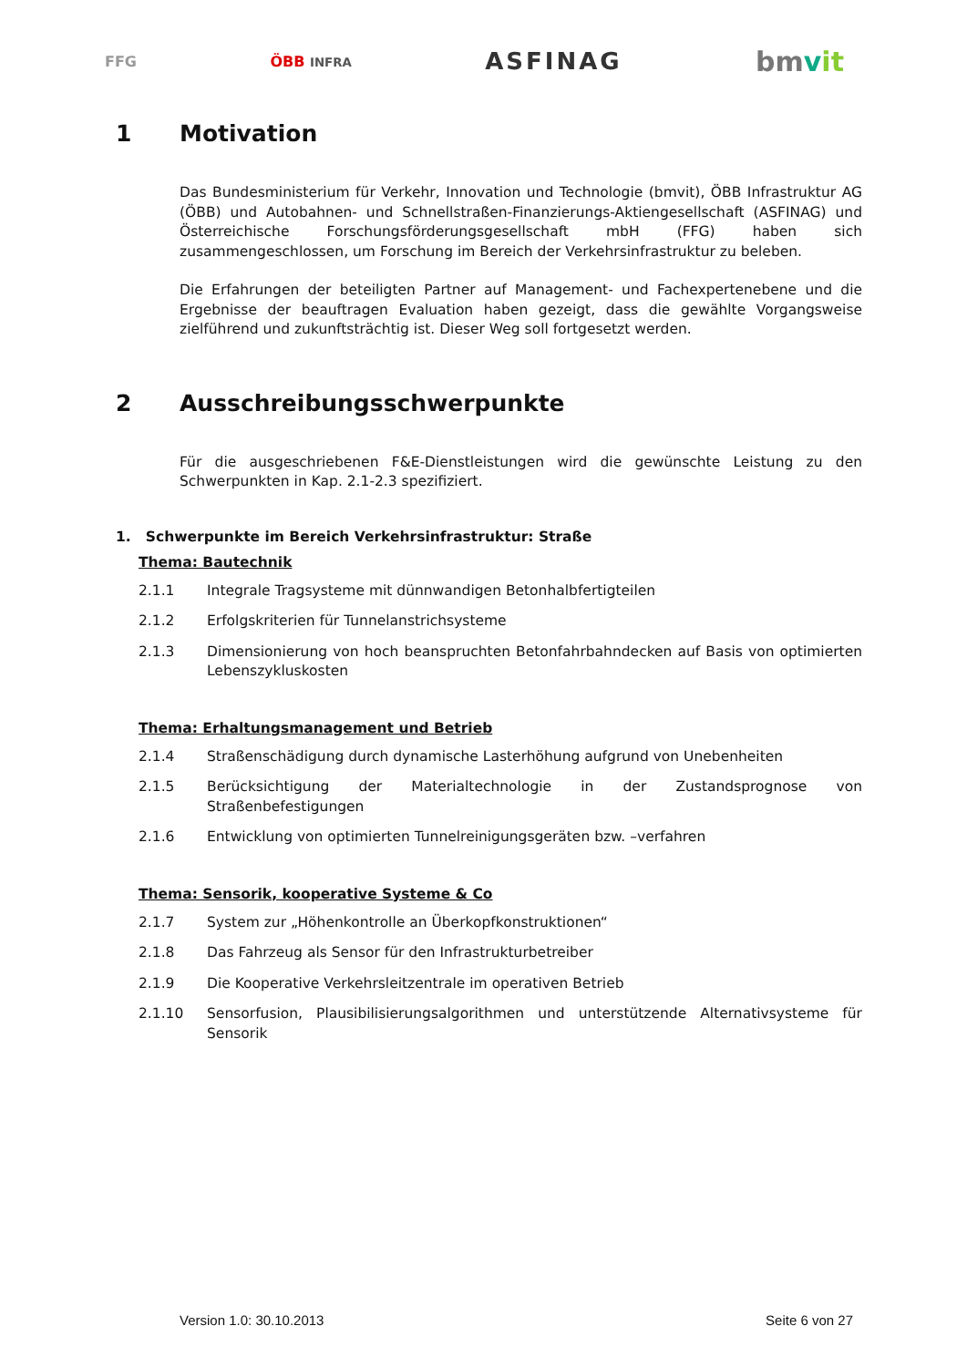FFG ÖBB INFRA ASFINAG bmvit
1 Motivation
Das Bundesministerium für Verkehr, Innovation und Technologie (bmvit), ÖBB Infrastruktur AG (ÖBB) und Autobahnen- und Schnellstraßen-Finanzierungs-Aktiengesellschaft (ASFINAG) und Österreichische Forschungsförderungsgesellschaft mbH (FFG) haben sich zusammengeschlossen, um Forschung im Bereich der Verkehrsinfrastruktur zu beleben.
Die Erfahrungen der beteiligten Partner auf Management- und Fachexpertenebene und die Ergebnisse der beauftragen Evaluation haben gezeigt, dass die gewählte Vorgangsweise zielführend und zukunftsträchtig ist. Dieser Weg soll fortgesetzt werden.
2 Ausschreibungsschwerpunkte
Für die ausgeschriebenen F&E-Dienstleistungen wird die gewünschte Leistung zu den Schwerpunkten in Kap. 2.1-2.3 spezifiziert.
1. Schwerpunkte im Bereich Verkehrsinfrastruktur: Straße
Thema: Bautechnik
2.1.1 Integrale Tragsysteme mit dünnwandigen Betonhalbfertigteilen
2.1.2 Erfolgskriterien für Tunnelanstrichsysteme
2.1.3 Dimensionierung von hoch beanspruchten Betonfahrbahndecken auf Basis von optimierten Lebenszykluskosten
Thema: Erhaltungsmanagement und Betrieb
2.1.4 Straßenschädigung durch dynamische Lasterhöhung aufgrund von Unebenheiten
2.1.5 Berücksichtigung der Materialtechnologie in der Zustandsprognose von Straßenbefestigungen
2.1.6 Entwicklung von optimierten Tunnelreinigungsgeräten bzw. –verfahren
Thema: Sensorik, kooperative Systeme & Co
2.1.7 System zur „Höhenkontrolle an Überkopfkonstruktionen“
2.1.8 Das Fahrzeug als Sensor für den Infrastrukturbetreiber
2.1.9 Die Kooperative Verkehrsleitzentrale im operativen Betrieb
2.1.10 Sensorfusion, Plausibilisierungsalgorithmen und unterstützende Alternativsysteme für Sensorik
Version 1.0: 30.10.2013 Seite 6 von 27